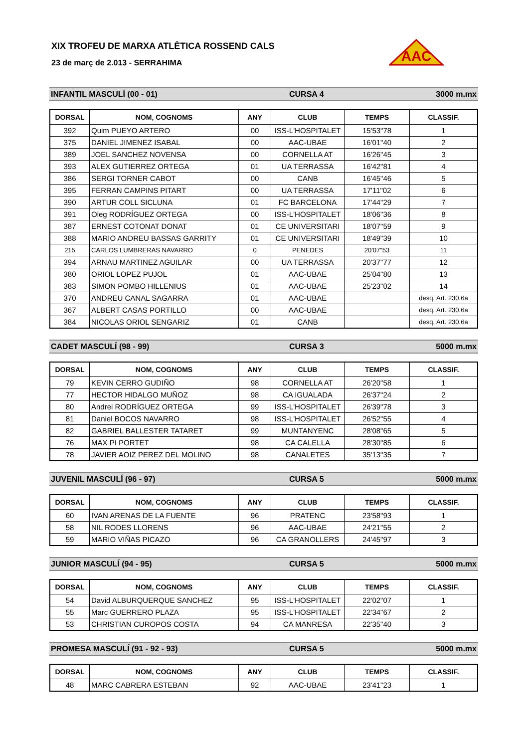AAC
XIX TROFEU DE MARXA ATLÈTICA ROSSEND CALS
23 de març de 2.013 - SERRAHIMA
INFANTIL MASCULÍ (00 - 01) CURSA 4 3000 m.mx
| DORSAL | NOM, COGNOMS | ANY | CLUB | TEMPS | CLASSIF. |
| --- | --- | --- | --- | --- | --- |
| 392 | Quim PUEYO ARTERO | 00 | ISS-L'HOSPITALET | 15'53"78 | 1 |
| 375 | DANIEL JIMENEZ ISABAL | 00 | AAC-UBAE | 16'01"40 | 2 |
| 389 | JOEL SANCHEZ NOVENSA | 00 | CORNELLA AT | 16'26"45 | 3 |
| 393 | ALEX GUTIERREZ ORTEGA | 01 | UA TERRASSA | 16'42"81 | 4 |
| 386 | SERGI TORNER CABOT | 00 | CANB | 16'45"46 | 5 |
| 395 | FERRAN CAMPINS PITART | 00 | UA TERRASSA | 17'11"02 | 6 |
| 390 | ARTUR COLL SICLUNA | 01 | FC BARCELONA | 17'44"29 | 7 |
| 391 | Oleg RODRÍGUEZ ORTEGA | 00 | ISS-L'HOSPITALET | 18'06"36 | 8 |
| 387 | ERNEST COTONAT DONAT | 01 | CE UNIVERSITARI | 18'07"59 | 9 |
| 388 | MARIO ANDREU BASSAS GARRITY | 01 | CE UNIVERSITARI | 18'49"39 | 10 |
| 215 | CARLOS LUMBRERAS NAVARRO | 0 | PENEDES | 20'07"53 | 11 |
| 394 | ARNAU MARTINEZ AGUILAR | 00 | UA TERRASSA | 20'37"77 | 12 |
| 380 | ORIOL LOPEZ PUJOL | 01 | AAC-UBAE | 25'04"80 | 13 |
| 383 | SIMON POMBO HILLENIUS | 01 | AAC-UBAE | 25'23"02 | 14 |
| 370 | ANDREU CANAL SAGARRA | 01 | AAC-UBAE | | desq. Art. 230.6a |
| 367 | ALBERT CASAS PORTILLO | 00 | AAC-UBAE | | desq. Art. 230.6a |
| 384 | NICOLAS ORIOL SENGARIZ | 01 | CANB | | desq. Art. 230.6a |
CADET MASCULÍ (98 - 99) CURSA 3 5000 m.mx
| DORSAL | NOM, COGNOMS | ANY | CLUB | TEMPS | CLASSIF. |
| --- | --- | --- | --- | --- | --- |
| 79 | KEVIN CERRO GUDIÑO | 98 | CORNELLA AT | 26'20"58 | 1 |
| 77 | HECTOR HIDALGO MUÑOZ | 98 | CA IGUALADA | 26'37"24 | 2 |
| 80 | Andrei RODRÍGUEZ ORTEGA | 99 | ISS-L'HOSPITALET | 26'39"78 | 3 |
| 81 | Daniel BOCOS NAVARRO | 98 | ISS-L'HOSPITALET | 26'52"55 | 4 |
| 82 | GABRIEL BALLESTER TATARET | 99 | MUNTANYENC | 28'08"65 | 5 |
| 76 | MAX PI PORTET | 98 | CA CALELLA | 28'30"85 | 6 |
| 78 | JAVIER AOIZ PEREZ DEL MOLINO | 98 | CANALETES | 35'13"35 | 7 |
JUVENIL MASCULÍ (96 - 97) CURSA 5 5000 m.mx
| DORSAL | NOM, COGNOMS | ANY | CLUB | TEMPS | CLASSIF. |
| --- | --- | --- | --- | --- | --- |
| 60 | IVAN ARENAS DE LA FUENTE | 96 | PRATENC | 23'58"93 | 1 |
| 58 | NIL RODES LLORENS | 96 | AAC-UBAE | 24'21"55 | 2 |
| 59 | MARIO VIÑAS PICAZO | 96 | CA GRANOLLERS | 24'45"97 | 3 |
JUNIOR MASCULÍ (94 - 95) CURSA 5 5000 m.mx
| DORSAL | NOM, COGNOMS | ANY | CLUB | TEMPS | CLASSIF. |
| --- | --- | --- | --- | --- | --- |
| 54 | David ALBURQUERQUE SANCHEZ | 95 | ISS-L'HOSPITALET | 22'02"07 | 1 |
| 55 | Marc GUERRERO PLAZA | 95 | ISS-L'HOSPITALET | 22'34"67 | 2 |
| 53 | CHRISTIAN CUROPOS COSTA | 94 | CA MANRESA | 22'35"40 | 3 |
PROMESA MASCULÍ (91 - 92 - 93) CURSA 5 5000 m.mx
| DORSAL | NOM, COGNOMS | ANY | CLUB | TEMPS | CLASSIF. |
| --- | --- | --- | --- | --- | --- |
| 48 | MARC CABRERA ESTEBAN | 92 | AAC-UBAE | 23'41"23 | 1 |